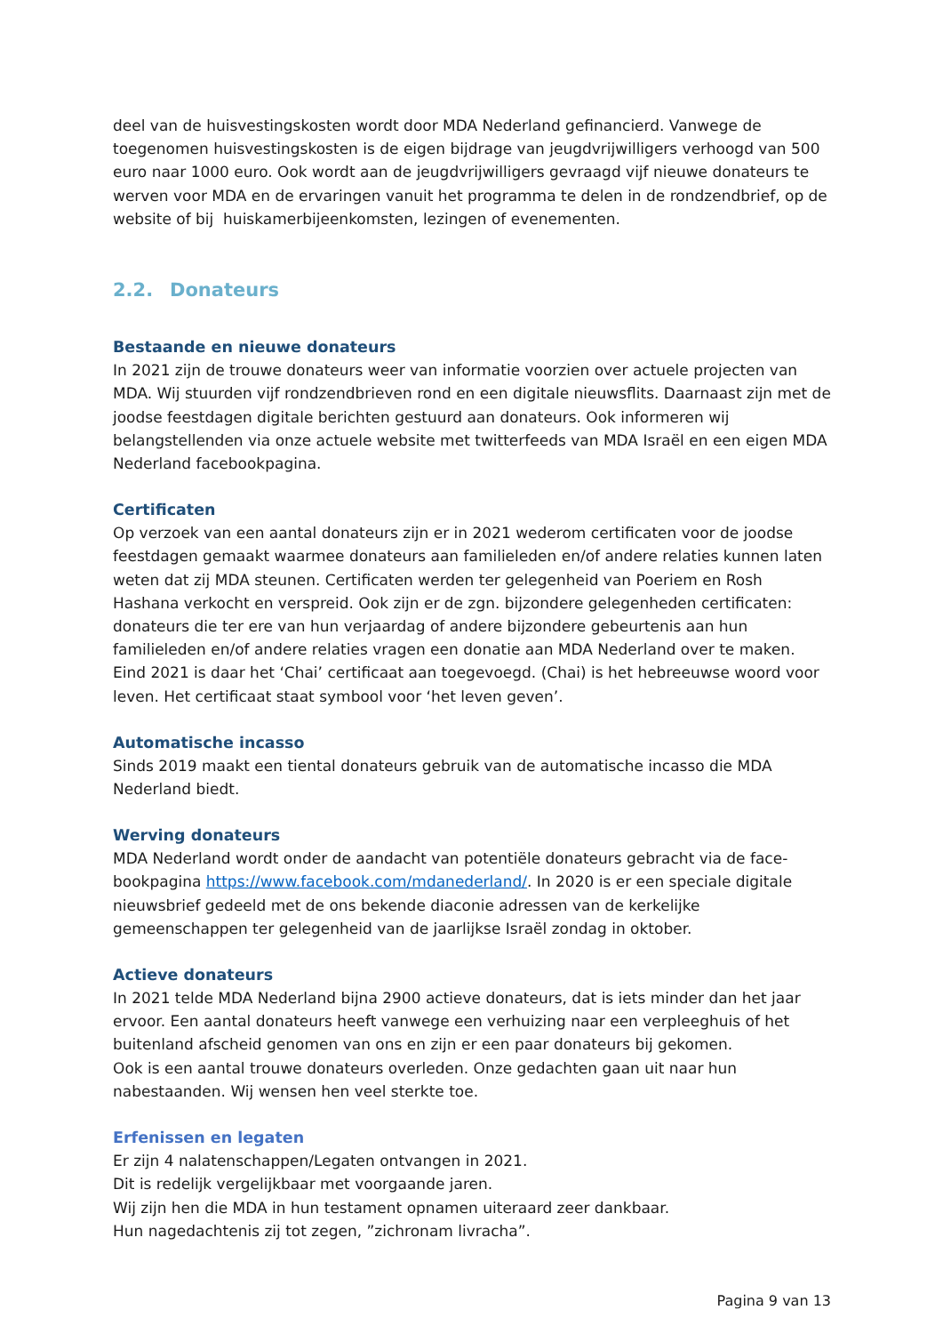deel van de huisvestingskosten wordt door MDA Nederland gefinancierd. Vanwege de toegenomen huisvestingskosten is de eigen bijdrage van jeugdvrijwilligers verhoogd van 500 euro naar 1000 euro. Ook wordt aan de jeugdvrijwilligers gevraagd vijf nieuwe donateurs te werven voor MDA en de ervaringen vanuit het programma te delen in de rondzendbrief, op de website of bij huiskamerbijeenkomsten, lezingen of evenementen.
2.2. Donateurs
Bestaande en nieuwe donateurs
In 2021 zijn de trouwe donateurs weer van informatie voorzien over actuele projecten van MDA. Wij stuurden vijf rondzendbrieven rond en een digitale nieuwsflits. Daarnaast zijn met de joodse feestdagen digitale berichten gestuurd aan donateurs. Ook informeren wij belangstellenden via onze actuele website met twitterfeeds van MDA Israël en een eigen MDA Nederland facebookpagina.
Certificaten
Op verzoek van een aantal donateurs zijn er in 2021 wederom certificaten voor de joodse feestdagen gemaakt waarmee donateurs aan familieleden en/of andere relaties kunnen laten weten dat zij MDA steunen. Certificaten werden ter gelegenheid van Poeriem en Rosh Hashana verkocht en verspreid. Ook zijn er de zgn. bijzondere gelegenheden certificaten: donateurs die ter ere van hun verjaardag of andere bijzondere gebeurtenis aan hun familieleden en/of andere relaties vragen een donatie aan MDA Nederland over te maken. Eind 2021 is daar het ‘Chai’ certificaat aan toegevoegd. (Chai) is het hebreeuwse woord voor leven. Het certificaat staat symbool voor ‘het leven geven’.
Automatische incasso
Sinds 2019 maakt een tiental donateurs gebruik van de automatische incasso die MDA Nederland biedt.
Werving donateurs
MDA Nederland wordt onder de aandacht van potentiële donateurs gebracht via de face-bookpagina https://www.facebook.com/mdanederland/. In 2020 is er een speciale digitale nieuwsbrief gedeeld met de ons bekende diaconie adressen van de kerkelijke gemeenschappen ter gelegenheid van de jaarlijkse Israël zondag in oktober.
Actieve donateurs
In 2021 telde MDA Nederland bijna 2900 actieve donateurs, dat is iets minder dan het jaar ervoor. Een aantal donateurs heeft vanwege een verhuizing naar een verpleeghuis of het buitenland afscheid genomen van ons en zijn er een paar donateurs bij gekomen.
Ook is een aantal trouwe donateurs overleden. Onze gedachten gaan uit naar hun nabestaanden. Wij wensen hen veel sterkte toe.
Erfenissen en legaten
Er zijn 4 nalatenschappen/Legaten ontvangen in 2021.
Dit is redelijk vergelijkbaar met voorgaande jaren.
Wij zijn hen die MDA in hun testament opnamen uiteraard zeer dankbaar.
Hun nagedachtenis zij tot zegen, ”zichronam livracha”.
Pagina 9 van 13